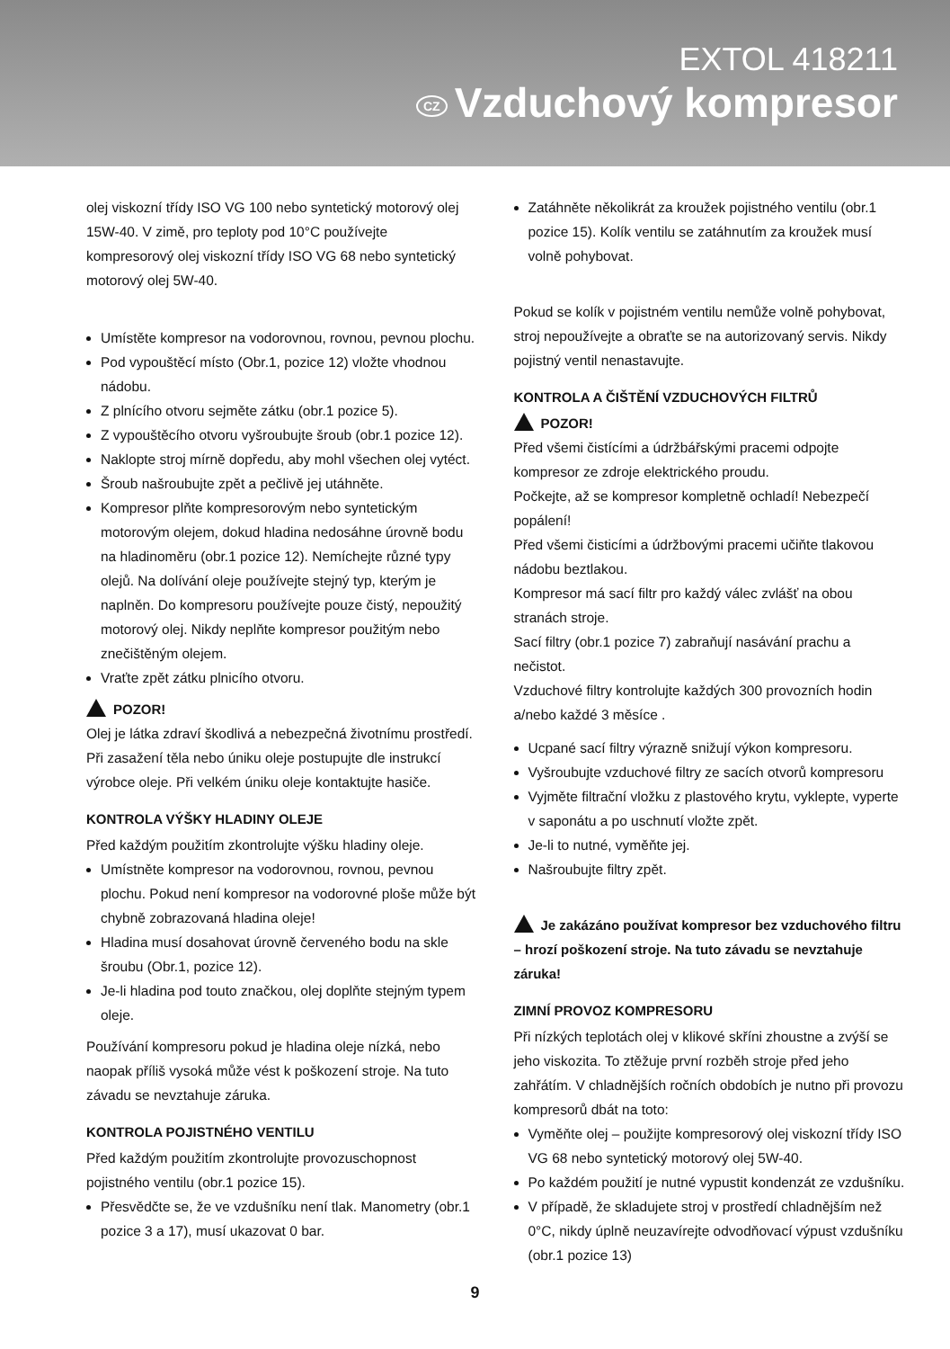EXTOL 418211
CZ Vzduchový kompresor
olej viskozní třídy ISO VG 100 nebo syntetický motorový olej 15W-40. V zimě, pro teploty pod 10°C používejte kompresorový olej viskozní třídy ISO VG 68 nebo syntetický motorový olej 5W-40.
Umístěte kompresor na vodorovnou, rovnou, pevnou plochu.
Pod vypouštěcí místo (Obr.1, pozice 12) vložte vhodnou nádobu.
Z plnícího otvoru sejměte zátku (obr.1 pozice 5).
Z vypouštěcího otvoru vyšroubujte šroub (obr.1 pozice 12).
Naklopte stroj mírně dopředu, aby mohl všechen olej vytéct.
Šroub našroubujte zpět a pečlivě jej utáhněte.
Kompresor plňte kompresorovým nebo syntetickým motorovým olejem, dokud hladina nedosáhne úrovně bodu na hladinoměru (obr.1 pozice 12). Nemíchejte různé typy olejů. Na dolívání oleje používejte stejný typ, kterým je naplněn. Do kompresoru používejte pouze čistý, nepoužitý motorový olej. Nikdy neplňte kompresor použitým nebo znečištěným olejem.
Vraťte zpět zátku plnicího otvoru.
POZOR!
Olej je látka zdraví škodlivá a nebezpečná životnímu prostředí. Při zasažení těla nebo úniku oleje postupujte dle instrukcí výrobce oleje. Při velkém úniku oleje kontaktujte hasiče.
KONTROLA VÝŠKY HLADINY OLEJE
Před každým použitím zkontrolujte výšku hladiny oleje.
Umístněte kompresor na vodorovnou, rovnou, pevnou plochu. Pokud není kompresor na vodorovné ploše může být chybně zobrazovaná hladina oleje!
Hladina musí dosahovat úrovně červeného bodu na skle šroubu (Obr.1, pozice 12).
Je-li hladina pod touto značkou, olej doplňte stejným typem oleje.
Používání kompresoru pokud je hladina oleje nízká, nebo naopak příliš vysoká může vést k poškození stroje. Na tuto závadu se nevztahuje záruka.
KONTROLA POJISTNÉHO VENTILU
Před každým použitím zkontrolujte provozuschopnost pojistného ventilu (obr.1 pozice 15).
Přesvědčte se, že ve vzdušníku není tlak. Manometry (obr.1 pozice 3 a 17), musí ukazovat 0 bar.
Zatáhněte několikrát za kroužek pojistného ventilu (obr.1 pozice 15). Kolík ventilu se zatáhnutím za kroužek musí volně pohybovat.
Pokud se kolík v pojistném ventilu nemůže volně pohybovat, stroj nepoužívejte a obraťte se na autorizovaný servis. Nikdy pojistný ventil nenastavujte.
KONTROLA A ČIŠTĚNÍ VZDUCHOVÝCH FILTRŮ
POZOR!
Před všemi čistícími a údržbářskými pracemi odpojte kompresor ze zdroje elektrického proudu.
Počkejte, až se kompresor kompletně ochladí! Nebezpečí popálení!
Před všemi čisticími a údržbovými pracemi učiňte tlakovou nádobu beztlakou.
Kompresor má sací filtr pro každý válec zvlášť na obou stranách stroje.
Sací filtry (obr.1 pozice 7) zabraňují nasávání prachu a nečistot.
Vzduchové filtry kontrolujte každých 300 provozních hodin a/nebo každé 3 měsíce .
Ucpané sací filtry výrazně snižují výkon kompresoru.
Vyšroubujte vzduchové filtry ze sacích otvorů kompresoru
Vyjměte filtrační vložku z plastového krytu, vyklepte, vyperte v saponátu a po uschnutí vložte zpět.
Je-li to nutné, vyměňte jej.
Našroubujte filtry zpět.
Je zakázáno používat kompresor bez vzduchového filtru – hrozí poškození stroje. Na tuto závadu se nevztahuje záruka!
ZIMNÍ PROVOZ KOMPRESORU
Při nízkých teplotách olej v klikové skříni zhoustne a zvýší se jeho viskozita. To ztěžuje první rozběh stroje před jeho zahřátím. V chladnějších ročních obdobích je nutno při provozu kompresorů dbát na toto:
Vyměňte olej – použijte kompresorový olej viskozní třídy ISO VG 68 nebo syntetický motorový olej 5W-40.
Po každém použití je nutné vypustit kondenzát ze vzdušníku.
V případě, že skladujete stroj v prostředí chladnějším než 0°C, nikdy úplně neuzavírejte odvodňovací výpust vzdušníku (obr.1 pozice 13)
9